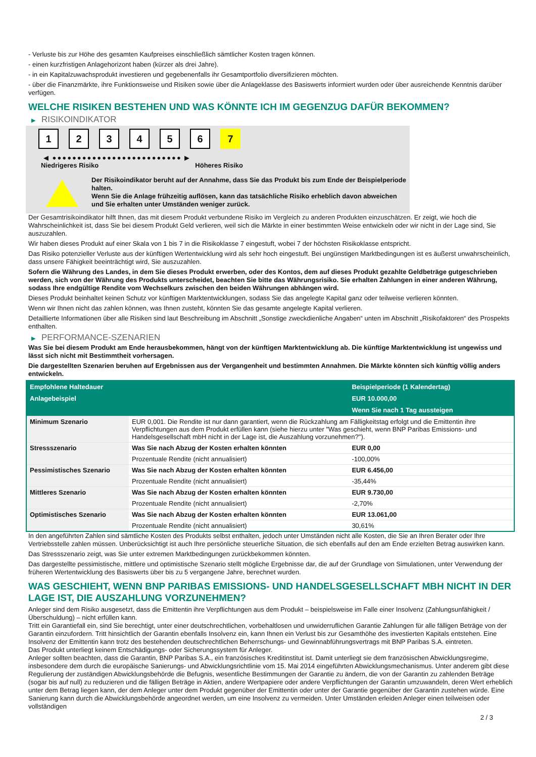- Verluste bis zur Höhe des gesamten Kaufpreises einschließlich sämtlicher Kosten tragen können.
- einen kurzfristigen Anlagehorizont haben (kürzer als drei Jahre).
- in ein Kapitalzuwachsprodukt investieren und gegebenenfalls ihr Gesamtportfolio diversifizieren möchten.
- über die Finanzmärkte, ihre Funktionsweise und Risiken sowie über die Anlageklasse des Basiswerts informiert wurden oder über ausreichende Kenntnis darüber verfügen.
WELCHE RISIKEN BESTEHEN UND WAS KÖNNTE ICH IM GEGENZUG DAFÜR BEKOMMEN?
▶ RISIKOINDIKATOR
1 2 3 4 5 6 7
◀ ●●●●●●●●●●●●●●●●●●●●●●●●●● ▶
Niedrigeres Risiko Höheres Risiko
Der Risikoindikator beruht auf der Annahme, dass Sie das Produkt bis zum Ende der Beispielperiode halten.
Wenn Sie die Anlage frühzeitig auflösen, kann das tatsächliche Risiko erheblich davon abweichen und Sie erhalten unter Umständen weniger zurück.
Der Gesamtrisikoindikator hilft Ihnen, das mit diesem Produkt verbundene Risiko im Vergleich zu anderen Produkten einzuschätzen. Er zeigt, wie hoch die Wahrscheinlichkeit ist, dass Sie bei diesem Produkt Geld verlieren, weil sich die Märkte in einer bestimmten Weise entwickeln oder wir nicht in der Lage sind, Sie auszuzahlen.
Wir haben dieses Produkt auf einer Skala von 1 bis 7 in die Risikoklasse 7 eingestuft, wobei 7 der höchsten Risikoklasse entspricht.
Das Risiko potenzieller Verluste aus der künftigen Wertentwicklung wird als sehr hoch eingestuft. Bei ungünstigen Marktbedingungen ist es äußerst unwahrscheinlich, dass unsere Fähigkeit beeinträchtigt wird, Sie auszuzahlen.
Sofern die Währung des Landes, in dem Sie dieses Produkt erwerben, oder des Kontos, dem auf dieses Produkt gezahlte Geldbeträge gutgeschrieben werden, sich von der Währung des Produkts unterscheidet, beachten Sie bitte das Währungsrisiko. Sie erhalten Zahlungen in einer anderen Währung, sodass Ihre endgültige Rendite vom Wechselkurs zwischen den beiden Währungen abhängen wird.
Dieses Produkt beinhaltet keinen Schutz vor künftigen Marktentwicklungen, sodass Sie das angelegte Kapital ganz oder teilweise verlieren könnten.
Wenn wir Ihnen nicht das zahlen können, was Ihnen zusteht, könnten Sie das gesamte angelegte Kapital verlieren.
Detaillierte Informationen über alle Risiken sind laut Beschreibung im Abschnitt „Sonstige zweckdienliche Angaben“ unten im Abschnitt „Risikofaktoren“ des Prospekts enthalten.
▶ PERFORMANCE-SZENARIEN
Was Sie bei diesem Produkt am Ende herausbekommen, hängt von der künftigen Marktentwicklung ab. Die künftige Marktentwicklung ist ungewiss und lässt sich nicht mit Bestimmtheit vorhersagen.
Die dargestellten Szenarien beruhen auf Ergebnissen aus der Vergangenheit und bestimmten Annahmen. Die Märkte könnten sich künftig völlig anders entwickeln.
| Empfohlene Haltedauer | | Beispielperiode (1 Kalendertag) |
| --- | --- | --- |
| Anlagebeispiel | | EUR 10.000,00 |
| | | Wenn Sie nach 1 Tag aussteigen |
| Minimum Szenario | EUR 0,001. Die Rendite ist nur dann garantiert, wenn die Rückzahlung am Fälligkeitstag erfolgt und die Emittentin ihre Verpflichtungen aus dem Produkt erfüllen kann (siehe hierzu unter "Was geschieht, wenn BNP Paribas Emissions- und Handelsgesellschaft mbH nicht in der Lage ist, die Auszahlung vorzunehmen?"). | |
| Stressszenario | Was Sie nach Abzug der Kosten erhalten könnten | EUR 0,00 |
| | Prozentuale Rendite (nicht annualisiert) | -100,00% |
| Pessimistisches Szenario | Was Sie nach Abzug der Kosten erhalten könnten | EUR 6.456,00 |
| | Prozentuale Rendite (nicht annualisiert) | -35,44% |
| Mittleres Szenario | Was Sie nach Abzug der Kosten erhalten könnten | EUR 9.730,00 |
| | Prozentuale Rendite (nicht annualisiert) | -2,70% |
| Optimistisches Szenario | Was Sie nach Abzug der Kosten erhalten könnten | EUR 13.061,00 |
| | Prozentuale Rendite (nicht annualisiert) | 30,61% |
In den angeführten Zahlen sind sämtliche Kosten des Produkts selbst enthalten, jedoch unter Umständen nicht alle Kosten, die Sie an Ihren Berater oder Ihre Vertriebsstelle zahlen müssen. Unberücksichtigt ist auch Ihre persönliche steuerliche Situation, die sich ebenfalls auf den am Ende erzielten Betrag auswirken kann.
Das Stressszenario zeigt, was Sie unter extremen Marktbedingungen zurückbekommen könnten.
Das dargestellte pessimistische, mittlere und optimistische Szenario stellt mögliche Ergebnisse dar, die auf der Grundlage von Simulationen, unter Verwendung der früheren Wertentwicklung des Basiswerts über bis zu 5 vergangene Jahre, berechnet wurden.
WAS GESCHIEHT, WENN BNP PARIBAS EMISSIONS- UND HANDELSGESELLSCHAFT MBH NICHT IN DER LAGE IST, DIE AUSZAHLUNG VORZUNEHMEN?
Anleger sind dem Risiko ausgesetzt, dass die Emittentin ihre Verpflichtungen aus dem Produkt – beispielsweise im Falle einer Insolvenz (Zahlungsunfähigkeit / Überschuldung) – nicht erfüllen kann.
Tritt ein Garantiefall ein, sind Sie berechtigt, unter einer deutschrechtlichen, vorbehaltlosen und unwiderruflichen Garantie Zahlungen für alle fälligen Beträge von der Garantin einzufordern. Tritt hinsichtlich der Garantin ebenfalls Insolvenz ein, kann Ihnen ein Verlust bis zur Gesamthöhe des investierten Kapitals entstehen. Eine Insolvenz der Emittentin kann trotz des bestehenden deutschrechtlichen Beherrschungs- und Gewinnabführungsvertrags mit BNP Paribas S.A. eintreten.
Das Produkt unterliegt keinem Entschädigungs- oder Sicherungssystem für Anleger.
Anleger sollten beachten, dass die Garantin, BNP Paribas S.A., ein französisches Kreditinstitut ist. Damit unterliegt sie dem französischen Abwicklungsregime, insbesondere dem durch die europäische Sanierungs- und Abwicklungsrichtlinie vom 15. Mai 2014 eingeführten Abwicklungsmechanismus. Unter anderem gibt diese Regulierung der zuständigen Abwicklungsbehörde die Befugnis, wesentliche Bestimmungen der Garantie zu ändern, die von der Garantin zu zahlenden Beträge (sogar bis auf null) zu reduzieren und die fälligen Beträge in Aktien, andere Wertpapiere oder andere Verpflichtungen der Garantin umzuwandeln, deren Wert erheblich unter dem Betrag liegen kann, der dem Anleger unter dem Produkt gegenüber der Emittentin oder unter der Garantie gegenüber der Garantin zustehen würde. Eine Sanierung kann durch die Abwicklungsbehörde angeordnet werden, um eine Insolvenz zu vermeiden. Unter Umständen erleiden Anleger einen teilweisen oder vollständigen
2 / 3